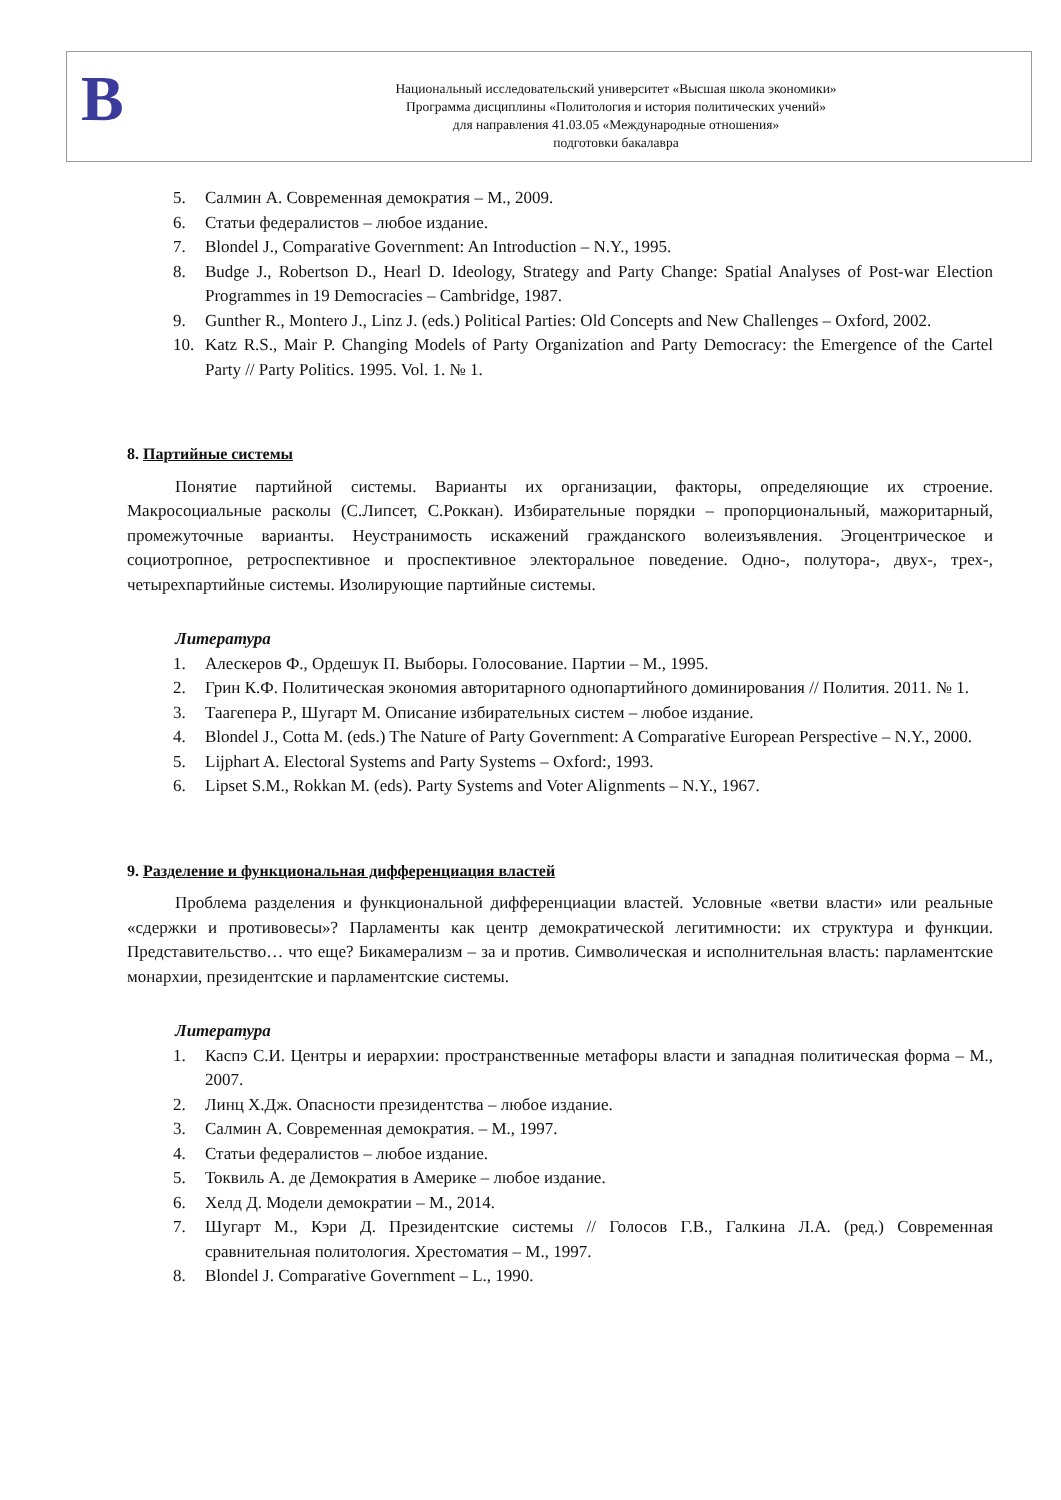В
Национальный исследовательский университет «Высшая школа экономики»
Программа дисциплины «Политология и история политических учений»
для направления 41.03.05 «Международные отношения»
подготовки бакалавра
5. Салмин А. Современная демократия – М., 2009.
6. Статьи федералистов – любое издание.
7. Blondel J., Comparative Government: An Introduction – N.Y., 1995.
8. Budge J., Robertson D., Hearl D. Ideology, Strategy and Party Change: Spatial Analyses of Post-war Election Programmes in 19 Democracies – Cambridge, 1987.
9. Gunther R., Montero J., Linz J. (eds.) Political Parties: Old Concepts and New Challenges – Oxford, 2002.
10. Katz R.S., Mair P. Changing Models of Party Organization and Party Democracy: the Emergence of the Cartel Party // Party Politics. 1995. Vol. 1. № 1.
8. Партийные системы
Понятие партийной системы. Варианты их организации, факторы, определяющие их строение. Макросоциальные расколы (С.Липсет, С.Роккан). Избирательные порядки – пропорциональный, мажоритарный, промежуточные варианты. Неустранимость искажений гражданского волеизъявления. Эгоцентрическое и социотропное, ретроспективное и проспективное электоральное поведение. Одно-, полутора-, двух-, трех-, четырехпартийные системы. Изолирующие партийные системы.
Литература
1. Алескеров Ф., Ордешук П. Выборы. Голосование. Партии – М., 1995.
2. Грин К.Ф. Политическая экономия авторитарного однопартийного доминирования // Полития. 2011. № 1.
3. Таагепера Р., Шугарт М. Описание избирательных систем – любое издание.
4. Blondel J., Cotta M. (eds.) The Nature of Party Government: A Comparative European Perspective – N.Y., 2000.
5. Lijphart A. Electoral Systems and Party Systems – Oxford:, 1993.
6. Lipset S.M., Rokkan M. (eds). Party Systems and Voter Alignments – N.Y., 1967.
9. Разделение и функциональная дифференциация властей
Проблема разделения и функциональной дифференциации властей. Условные «ветви власти» или реальные «сдержки и противовесы»? Парламенты как центр демократической легитимности: их структура и функции. Представительство… что еще? Бикамерализм – за и против. Символическая и исполнительная власть: парламентские монархии, президентские и парламентские системы.
Литература
1. Каспэ С.И. Центры и иерархии: пространственные метафоры власти и западная политическая форма – М., 2007.
2. Линц Х.Дж. Опасности президентства – любое издание.
3. Салмин А. Современная демократия. – М., 1997.
4. Статьи федералистов – любое издание.
5. Токвиль А. де Демократия в Америке – любое издание.
6. Хелд Д. Модели демократии – М., 2014.
7. Шугарт М., Кэри Д. Президентские системы // Голосов Г.В., Галкина Л.А. (ред.) Современная сравнительная политология. Хрестоматия – М., 1997.
8. Blondel J. Comparative Government – L., 1990.